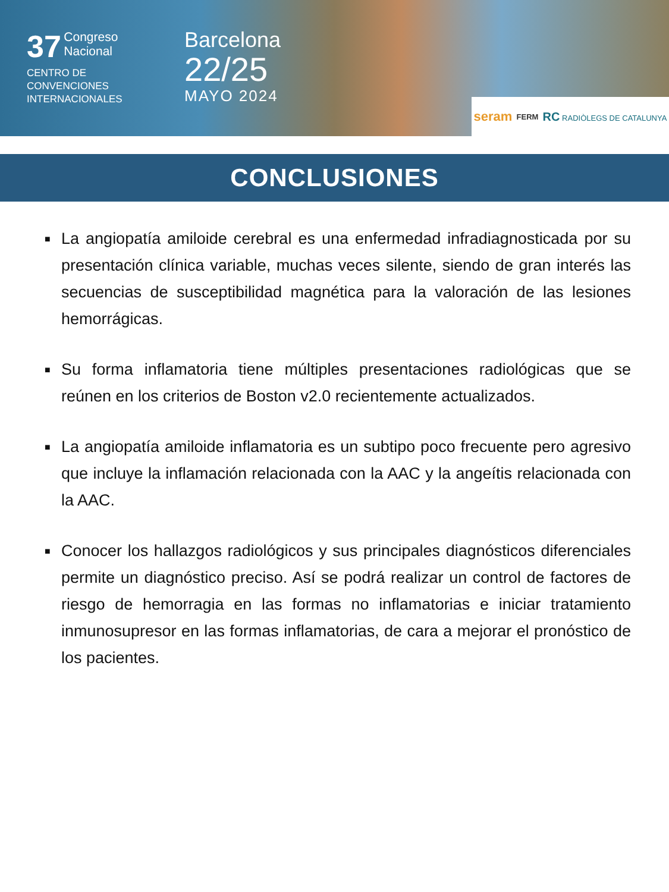37 Congreso
Nacional
CENTRO DE
CONVENCIONES
INTERNACIONALES
Barcelona
22/25
MAYO 2024
seram FERM RC RADIÒLEGS DE CATALUNYA
CONCLUSIONES
■ La angiopatía amiloide cerebral es una enfermedad infradiagnosticada por su presentación clínica variable, muchas veces silente, siendo de gran interés las secuencias de susceptibilidad magnética para la valoración de las lesiones hemorrágicas.
■ Su forma inflamatoria tiene múltiples presentaciones radiológicas que se reúnen en los criterios de Boston v2.0 recientemente actualizados.
■ La angiopatía amiloide inflamatoria es un subtipo poco frecuente pero agresivo que incluye la inflamación relacionada con la AAC y la angeítis relacionada con la AAC.
■ Conocer los hallazgos radiológicos y sus principales diagnósticos diferenciales permite un diagnóstico preciso. Así se podrá realizar un control de factores de riesgo de hemorragia en las formas no inflamatorias e iniciar tratamiento inmunosupresor en las formas inflamatorias, de cara a mejorar el pronóstico de los pacientes.